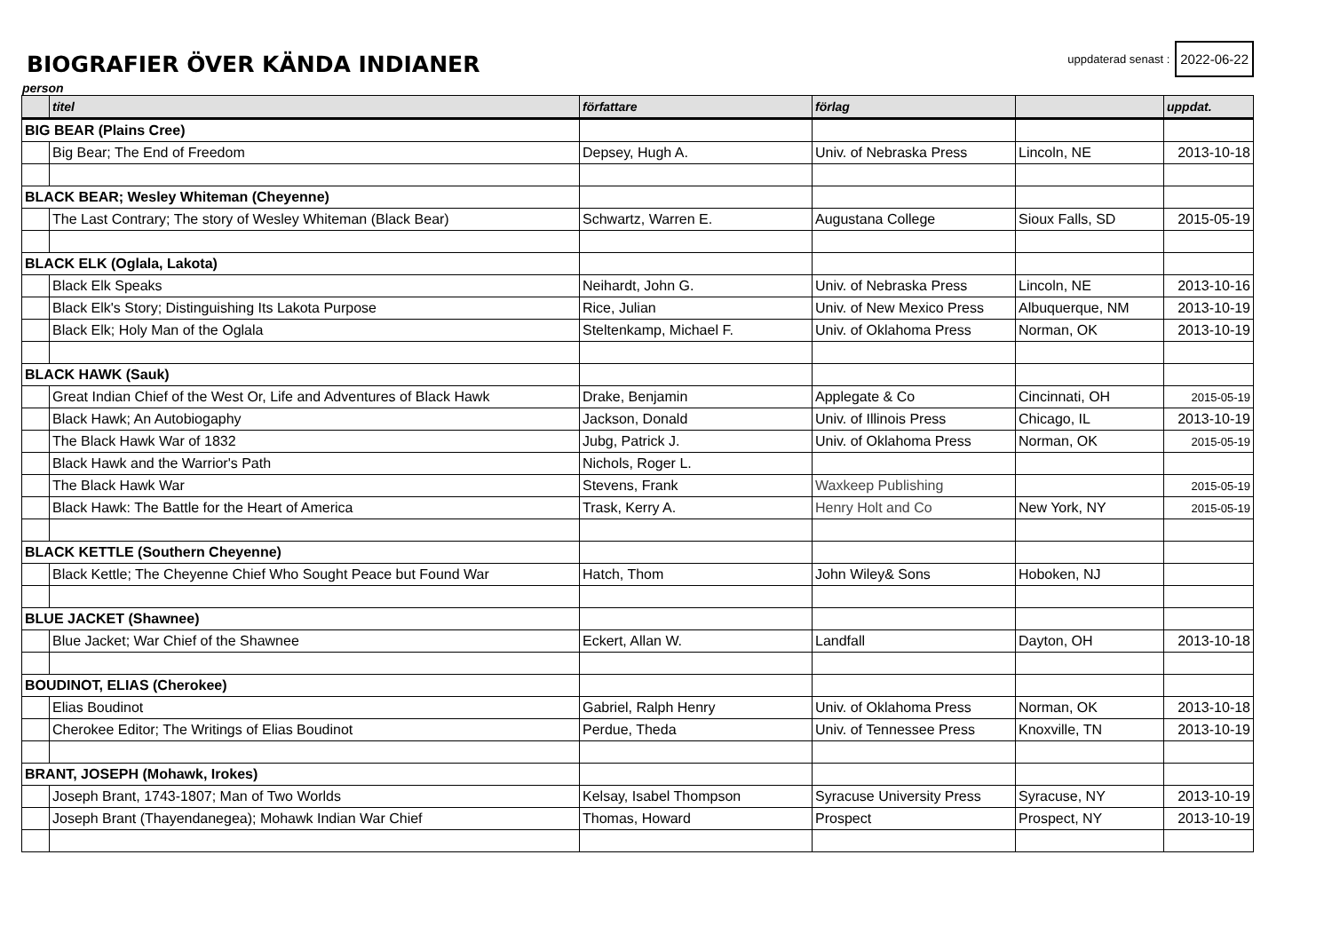BIOGRAFIER ÖVER KÄNDA INDIANER
uppdaterad senast : 2022-06-22
person
| | titel | författare | förlag | | uppdat. |
| --- | --- | --- | --- | --- | --- |
| BIG BEAR (Plains Cree) | | | | | |
| | Big Bear; The End of Freedom | Depsey, Hugh A. | Univ. of Nebraska Press | Lincoln, NE | 2013-10-18 |
| BLACK BEAR; Wesley Whiteman (Cheyenne) | | | | | |
| | The Last Contrary; The story of Wesley Whiteman (Black Bear) | Schwartz, Warren E. | Augustana College | Sioux Falls, SD | 2015-05-19 |
| BLACK ELK (Oglala, Lakota) | | | | | |
| | Black Elk Speaks | Neihardt, John G. | Univ. of Nebraska Press | Lincoln, NE | 2013-10-16 |
| | Black Elk's Story; Distinguishing Its Lakota Purpose | Rice, Julian | Univ. of New Mexico Press | Albuquerque, NM | 2013-10-19 |
| | Black Elk; Holy Man of the Oglala | Steltenkamp, Michael F. | Univ. of Oklahoma Press | Norman, OK | 2013-10-19 |
| BLACK HAWK (Sauk) | | | | | |
| | Great Indian Chief of the West Or, Life and Adventures of Black Hawk | Drake, Benjamin | Applegate & Co | Cincinnati, OH | 2015-05-19 |
| | Black Hawk; An Autobiogaphy | Jackson, Donald | Univ. of Illinois Press | Chicago, IL | 2013-10-19 |
| | The Black Hawk War of 1832 | Jubg, Patrick J. | Univ. of Oklahoma Press | Norman, OK | 2015-05-19 |
| | Black Hawk and the Warrior's Path | Nichols, Roger L. | | | |
| | The Black Hawk War | Stevens, Frank | Waxkeep Publishing | | 2015-05-19 |
| | Black Hawk: The Battle for the Heart of America | Trask, Kerry A. | Henry Holt and Co | New York, NY | 2015-05-19 |
| BLACK KETTLE (Southern Cheyenne) | | | | | |
| | Black Kettle; The Cheyenne Chief Who Sought Peace but Found War | Hatch, Thom | John Wiley& Sons | Hoboken, NJ | |
| BLUE JACKET (Shawnee) | | | | | |
| | Blue Jacket; War Chief of the Shawnee | Eckert, Allan W. | Landfall | Dayton, OH | 2013-10-18 |
| BOUDINOT, ELIAS (Cherokee) | | | | | |
| | Elias Boudinot | Gabriel, Ralph Henry | Univ. of Oklahoma Press | Norman, OK | 2013-10-18 |
| | Cherokee Editor; The Writings of Elias Boudinot | Perdue, Theda | Univ. of Tennessee Press | Knoxville, TN | 2013-10-19 |
| BRANT, JOSEPH (Mohawk, Irokes) | | | | | |
| | Joseph Brant, 1743-1807; Man of Two Worlds | Kelsay, Isabel Thompson | Syracuse University Press | Syracuse, NY | 2013-10-19 |
| | Joseph Brant (Thayendanegea); Mohawk Indian War Chief | Thomas, Howard | Prospect | Prospect, NY | 2013-10-19 |